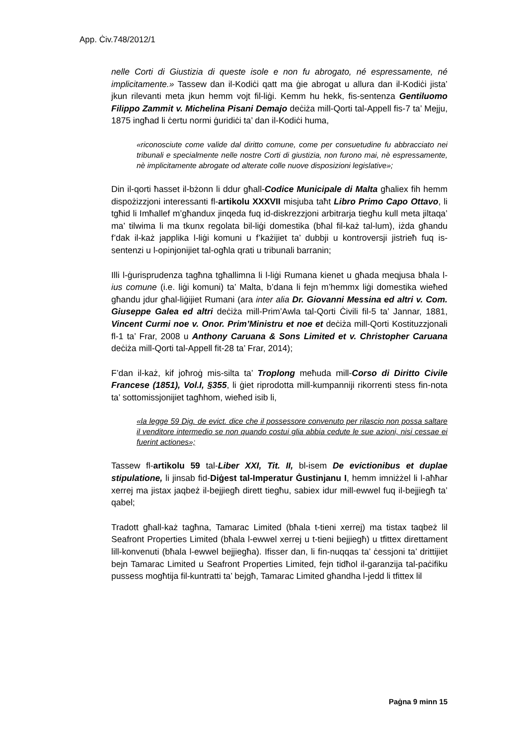App. Ċiv.748/2012/1
nelle Corti di Giustizia di queste isole e non fu abrogato, né espressamente, né implicitamente.» Tassew dan il-Kodiċi qatt ma ġie abrogat u allura dan il-Kodiċi jista’ jkun rilevanti meta jkun hemm vojt fil-liġi. Kemm hu hekk, fis-sentenza Gentiluomo Filippo Zammit v. Michelina Pisani Demajo deċiża mill-Qorti tal-Appell fis-7 ta’ Mejju, 1875 ingħad li ċertu normi ġuridiċi ta’ dan il-Kodiċi huma,
«riconosciute come valide dal diritto comune, come per consuetudine fu abbracciato nei tribunali e specialmente nelle nostre Corti di giustizia, non furono mai, nè espressamente, nè implicitamente abrogate od alterate colle nuove disposizioni legislative»;
Din il-qorti ħasset il-bżonn li ddur għall-Codice Municipale di Malta għaliex fih hemm dispożizzjoni interessanti fl-artikolu XXXVII misjuba taħt Libro Primo Capo Ottavo, li tgħid li Imħallef m’għandux jinqeda fuq id-diskrezzjoni arbitrarja tiegħu kull meta jiltaqa’ ma’ tilwima li ma tkunx regolata bil-liġi domestika (bħal fil-każ tal-lum), iżda għandu f’dak il-każ japplika l-liġi komuni u f’każijiet ta’ dubbji u kontroversji jistrieħ fuq is-sentenzi u l-opinjonijiet tal-ogħla qrati u tribunali barranin;
Illi l-ġurisprudenza tagħna tgħallimna li l-liġi Rumana kienet u għada meqjusa bħala l-ius comune (i.e. liġi komuni) ta’ Malta, b’dana li fejn m’hemmx liġi domestika wieħed għandu jdur għal-liġijiet Rumani (ara inter alia Dr. Giovanni Messina ed altri v. Com. Giuseppe Galea ed altri deċiża mill-Prim’Awla tal-Qorti Ċivili fil-5 ta’ Jannar, 1881, Vincent Curmi noe v. Onor. Prim’Ministru et noe et deċiża mill-Qorti Kostituzzjonali fl-1 ta’ Frar, 2008 u Anthony Caruana & Sons Limited et v. Christopher Caruana deċiża mill-Qorti tal-Appell fit-28 ta’ Frar, 2014);
F’dan il-każ, kif joħroġ mis-silta ta’ Troplong meħuda mill-Corso di Diritto Civile Francese (1851), Vol.I, §355, li ġiet riprodotta mill-kumpanniji rikorrenti stess fin-nota ta’ sottomissjonijiet tagħhom, wieħed isib li,
«la legge 59 Dig. de evict. dice che il possessore convenuto per rilascio non possa saltare il venditore intermedio se non quando costui glia abbia cedute le sue azioni, nisi cessae ei fuerint actiones»;
Tassew fl-artikolu 59 tal-Liber XXI, Tit. II, bl-isem De evictionibus et duplae stipulatione, li jinsab fid-Diġest tal-Imperatur Ġustinjanu I, hemm imniżżel li l-aħħar xerrej ma jistax jaqbeż il-bejjiegħ dirett tiegħu, sabiex idur mill-ewwel fuq il-bejjiegħ ta’ qabel;
Tradott għall-każ tagħna, Tamarac Limited (bħala t-tieni xerrej) ma tistax taqbeż lil Seafront Properties Limited (bħala l-ewwel xerrej u t-tieni bejjiegħ) u tfittex direttament lill-konvenuti (bħala l-ewwel bejjiegħa). Ifisser dan, li fin-nuqqas ta’ ċessjoni ta’ drittijiet bejn Tamarac Limited u Seafront Properties Limited, fejn tidħol il-garanzija tal-paċifiku pussess mogħtija fil-kuntratti ta’ bejgħ, Tamarac Limited għandha l-jedd li tfittex lil
Paġna 9 minn 15